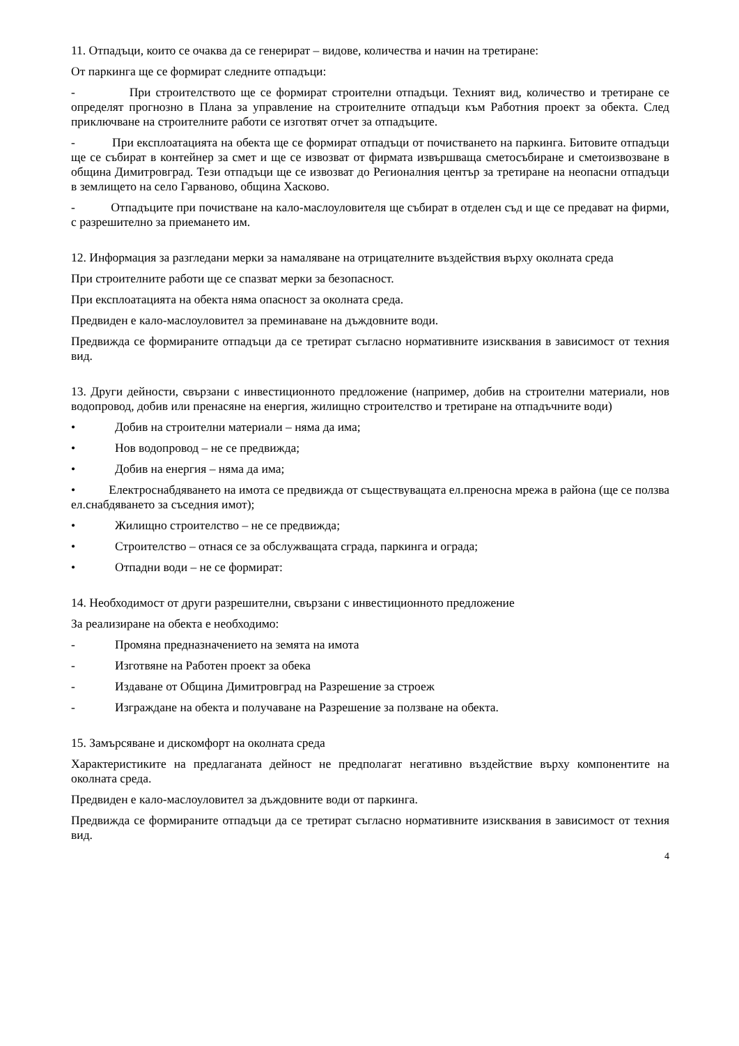11. Отпадъци, които се очаква да се генерират – видове, количества и начин на третиране:
От паркинга ще се формират следните отпадъци:
- При строителството ще се формират строителни отпадъци. Техният вид, количество и третиране се определят прогнозно в Плана за управление на строителните отпадъци към Работния проект за обекта. След приключване на строителните работи се изготвят отчет за отпадъците.
- При експлоатацията на обекта ще се формират отпадъци от почистването на паркинга. Битовите отпадъци ще се събират в контейнер за смет и ще се извозват от фирмата извършваща сметосъбиране и сметоизвозване в община Димитровград. Тези отпадъци ще се извозват до Регионалния център за третиране на неопасни отпадъци в землището на село Гарваново, община Хасково.
- Отпадъците при почистване на кало-маслоуловителя ще събират в отделен съд и ще се предават на фирми, с разрешително за приемането им.
12. Информация за разгледани мерки за намаляване на отрицателните въздействия върху околната среда
При строителните работи ще се спазват мерки за безопасност.
При експлоатацията на обекта няма опасност за околната среда.
Предвиден е кало-маслоуловител за преминаване на дъждовните води.
Предвижда се формираните отпадъци да се третират съгласно нормативните изисквания в зависимост от техния вид.
13. Други дейности, свързани с инвестиционното предложение (например, добив на строителни материали, нов водопровод, добив или пренасяне на енергия, жилищно строителство и третиране на отпадъчните води)
• Добив на строителни материали – няма да има;
• Нов водопровод – не се предвижда;
• Добив на енергия – няма да има;
• Електроснабдяването на имота се предвижда от съществуващата ел.преносна мрежа в района (ще се ползва ел.снабдяването за съседния имот);
• Жилищно строителство – не се предвижда;
• Строителство – отнася се за обслужващата сграда, паркинга и ограда;
• Отпадни води – не се формират:
14. Необходимост от други разрешителни, свързани с инвестиционното предложение
За реализиране на обекта е необходимо:
- Промяна предназначението на земята на имота
- Изготвяне на Работен проект за обека
- Издаване от Община Димитровград на Разрешение за строеж
- Изграждане на обекта и получаване на Разрешение за ползване на обекта.
15. Замърсяване и дискомфорт на околната среда
Характеристиките на предлаганата дейност не предполагат негативно въздействие върху компонентите на околната среда.
Предвиден е кало-маслоуловител за дъждовните води от паркинга.
Предвижда се формираните отпадъци да се третират съгласно нормативните изисквания в зависимост от техния вид.
4